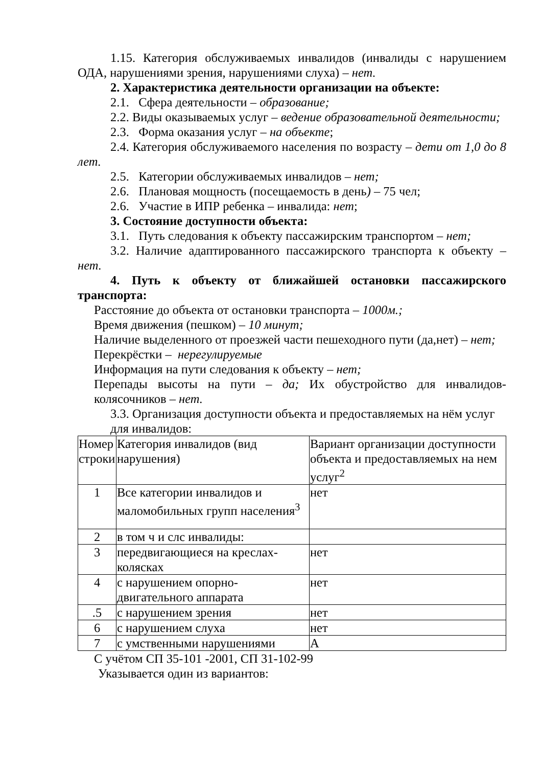1.15. Категория обслуживаемых инвалидов (инвалиды с нарушением ОДА, нарушениями зрения, нарушениями слуха) – нет.
2. Характеристика деятельности организации на объекте:
2.1. Сфера деятельности – образование;
2.2. Виды оказываемых услуг – ведение образовательной деятельности;
2.3. Форма оказания услуг – на объекте;
2.4. Категория обслуживаемого населения по возрасту – дети от 1,0 до 8 лет.
2.5. Категории обслуживаемых инвалидов – нет;
2.6. Плановая мощность (посещаемость в день) – 75 чел;
2.6. Участие в ИПР ребенка – инвалида: нет;
3. Состояние доступности объекта:
3.1. Путь следования к объекту пассажирским транспортом – нет;
3.2. Наличие адаптированного пассажирского транспорта к объекту – нет.
4. Путь к объекту от ближайшей остановки пассажирского транспорта:
Расстояние до объекта от остановки транспорта – 1000м.;
Время движения (пешком) – 10 минут;
Наличие выделенного от проезжей части пешеходного пути (да,нет) – нет;
Перекрёстки – нерегулируемые
Информация на пути следования к объекту – нет;
Перепады высоты на пути – да; Их обустройство для инвалидов-колясочников – нет.
3.3. Организация доступности объекта и предоставляемых на нём услуг для инвалидов:
| Номер строки | Категория инвалидов (вид нарушения) | Вариант организации доступности объекта и предоставляемых на нем услуг<sup>2</sup> |
| 1 | Все категории инвалидов и маломобильных групп населения<sup>3</sup> | нет |
| 2 | в том ч и слс инвалиды: | |
| 3 | передвигающиеся на креслах-колясках | нет |
| 4 | с нарушением опорно-двигательного аппарата | нет |
| .5 | с нарушением зрения | нет |
| 6 | с нарушением слуха | нет |
| 7 | с умственными нарушениями | А |
С учётом СП 35-101 -2001, СП 31-102-99
Указывается один из вариантов: